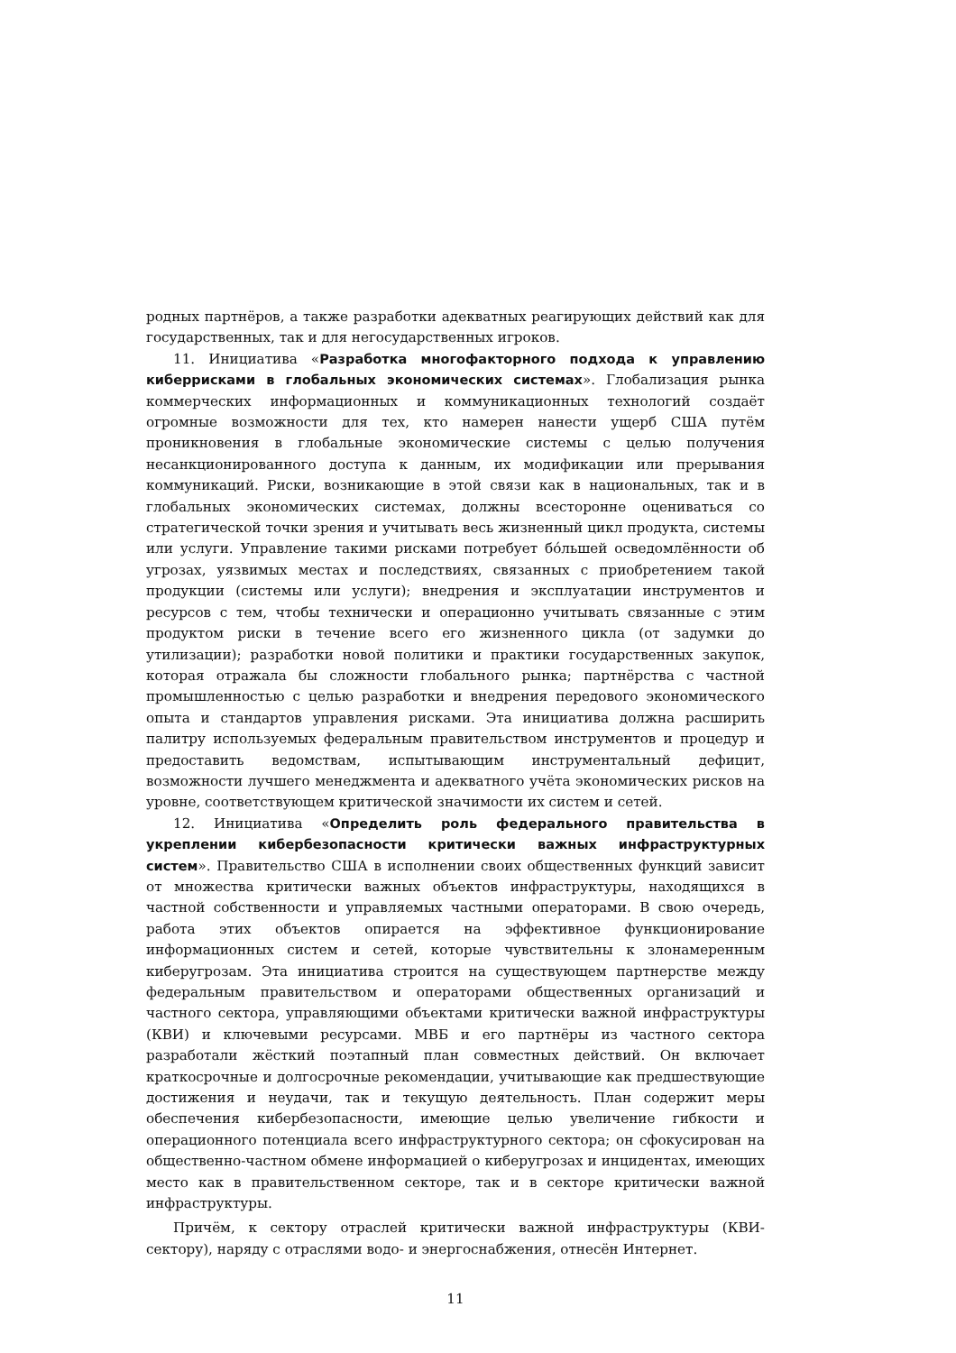родных партнёров, а также разработки адекватных реагирующих действий как для государственных, так и для негосударственных игроков.
11. Инициатива «Разработка многофакторного подхода к управлению киберрисками в глобальных экономических системах». Глобализация рынка коммерческих информационных и коммуникационных технологий создаёт огромные возможности для тех, кто намерен нанести ущерб США путём проникновения в глобальные экономические системы с целью получения несанкционированного доступа к данным, их модификации или прерывания коммуникаций. Риски, возникающие в этой связи как в национальных, так и в глобальных экономических системах, должны всесторонне оцениваться со стратегической точки зрения и учитывать весь жизненный цикл продукта, системы или услуги. Управление такими рисками потребует бо́льшей осведомлённости об угрозах, уязвимых местах и последствиях, связанных с приобретением такой продукции (системы или услуги); внедрения и эксплуатации инструментов и ресурсов с тем, чтобы технически и операционно учитывать связанные с этим продуктом риски в течение всего его жизненного цикла (от задумки до утилизации); разработки новой политики и практики государственных закупок, которая отражала бы сложности глобального рынка; партнёрства с частной промышленностью с целью разработки и внедрения передового экономического опыта и стандартов управления рисками. Эта инициатива должна расширить палитру используемых федеральным правительством инструментов и процедур и предоставить ведомствам, испытывающим инструментальный дефицит, возможности лучшего менеджмента и адекватного учёта экономических рисков на уровне, соответствующем критической значимости их систем и сетей.
12. Инициатива «Определить роль федерального правительства в укреплении кибербезопасности критически важных инфраструктурных систем». Правительство США в исполнении своих общественных функций зависит от множества критически важных объектов инфраструктуры, находящихся в частной собственности и управляемых частными операторами. В свою очередь, работа этих объектов опирается на эффективное функционирование информационных систем и сетей, которые чувствительны к злонамеренным киберугрозам. Эта инициатива строится на существующем партнерстве между федеральным правительством и операторами общественных организаций и частного сектора, управляющими объектами критически важной инфраструктуры (КВИ) и ключевыми ресурсами. МВБ и его партнёры из частного сектора разработали жёсткий поэтапный план совместных действий. Он включает краткосрочные и долгосрочные рекомендации, учитывающие как предшествующие достижения и неудачи, так и текущую деятельность. План содержит меры обеспечения кибербезопасности, имеющие целью увеличение гибкости и операционного потенциала всего инфраструктурного сектора; он сфокусирован на общественно-частном обмене информацией о киберугрозах и инцидентах, имеющих место как в правительственном секторе, так и в секторе критически важной инфраструктуры.
Причём, к сектору отраслей критически важной инфраструктуры (КВИ-сектору), наряду с отраслями водо- и энергоснабжения, отнесён Интернет.
11